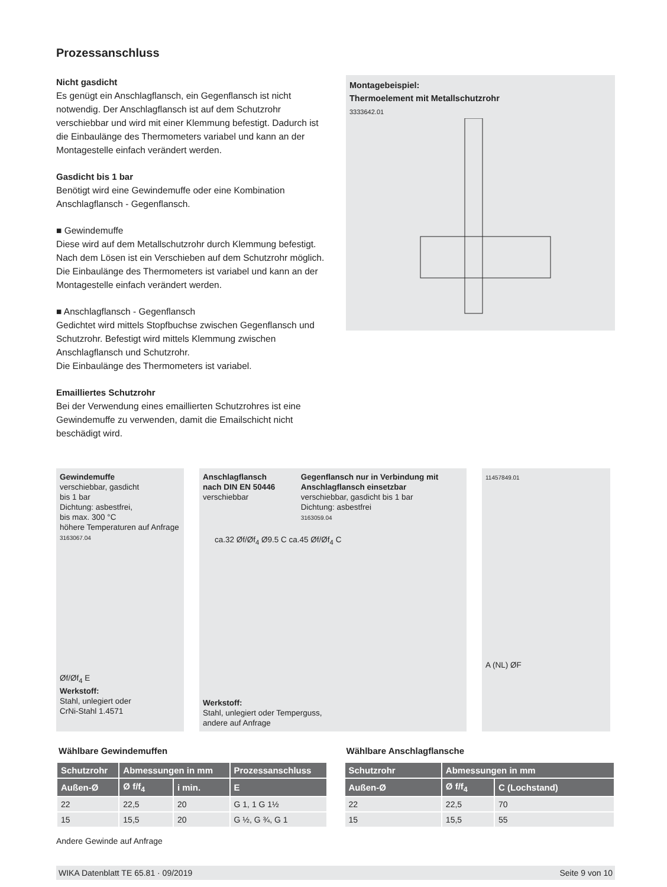Prozessanschluss
Nicht gasdicht
Es genügt ein Anschlagflansch, ein Gegenflansch ist nicht notwendig. Der Anschlagflansch ist auf dem Schutzrohr verschiebbar und wird mit einer Klemmung befestigt. Dadurch ist die Einbaulänge des Thermometers variabel und kann an der Montagestelle einfach verändert werden.
Gasdicht bis 1 bar
Benötigt wird eine Gewindemuffe oder eine Kombination Anschlagflansch - Gegenflansch.
■ Gewindemuffe
Diese wird auf dem Metallschutzrohr durch Klemmung befestigt. Nach dem Lösen ist ein Verschieben auf dem Schutzrohr möglich. Die Einbaulänge des Thermometers ist variabel und kann an der Montagestelle einfach verändert werden.
■ Anschlagflansch - Gegenflansch
Gedichtet wird mittels Stopfbuchse zwischen Gegenflansch und Schutzrohr. Befestigt wird mittels Klemmung zwischen Anschlagflansch und Schutzrohr.
Die Einbaulänge des Thermometers ist variabel.
Emailliertes Schutzrohr
Bei der Verwendung eines emaillierten Schutzrohres ist eine Gewindemuffe zu verwenden, damit die Emailschicht nicht beschädigt wird.
Montagebeispiel:
Thermoelement mit Metallschutzrohr
3333642.01
Gewindemuffe
verschiebbar, gasdicht
bis 1 bar
Dichtung: asbestfrei,
bis max. 300 °C
höhere Temperaturen auf Anfrage
3163067.04
Øf/Øf<sub>4</sub> E
Werkstoff:
Stahl, unlegiert oder
CrNi-Stahl 1.4571
Anschlagflansch
nach DIN EN 50446
verschiebbar
Gegenflansch nur in Verbindung mit Anschlagflansch einsetzbar
verschiebbar, gasdicht bis 1 bar
Dichtung: asbestfrei
3163059.04
ca.32 Øf/Øf<sub>4</sub> Ø9.5 C ca.45 Øf/Øf<sub>4</sub> C
Werkstoff:
Stahl, unlegiert oder Temperguss,
andere auf Anfrage
11457849.01
A (NL) ØF
Wählbare Gewindemuffen
| Schutzrohr | Abmessungen in mm | | Prozessanschluss |
| --- | --- | --- | --- |
| Außen-Ø | Ø f/f<sub>4</sub> | i min. | E |
| 22 | 22,5 | 20 | G 1, 1 G 1½ |
| 15 | 15,5 | 20 | G ½, G ¾, G 1 |
Andere Gewinde auf Anfrage
Wählbare Anschlagflansche
| Schutzrohr | Abmessungen in mm | |
| --- | --- | --- |
| Außen-Ø | Ø f/f<sub>4</sub> | C (Lochstand) |
| 22 | 22,5 | 70 |
| 15 | 15,5 | 55 |
WIKA Datenblatt TE 65.81 · 09/2019 Seite 9 von 10